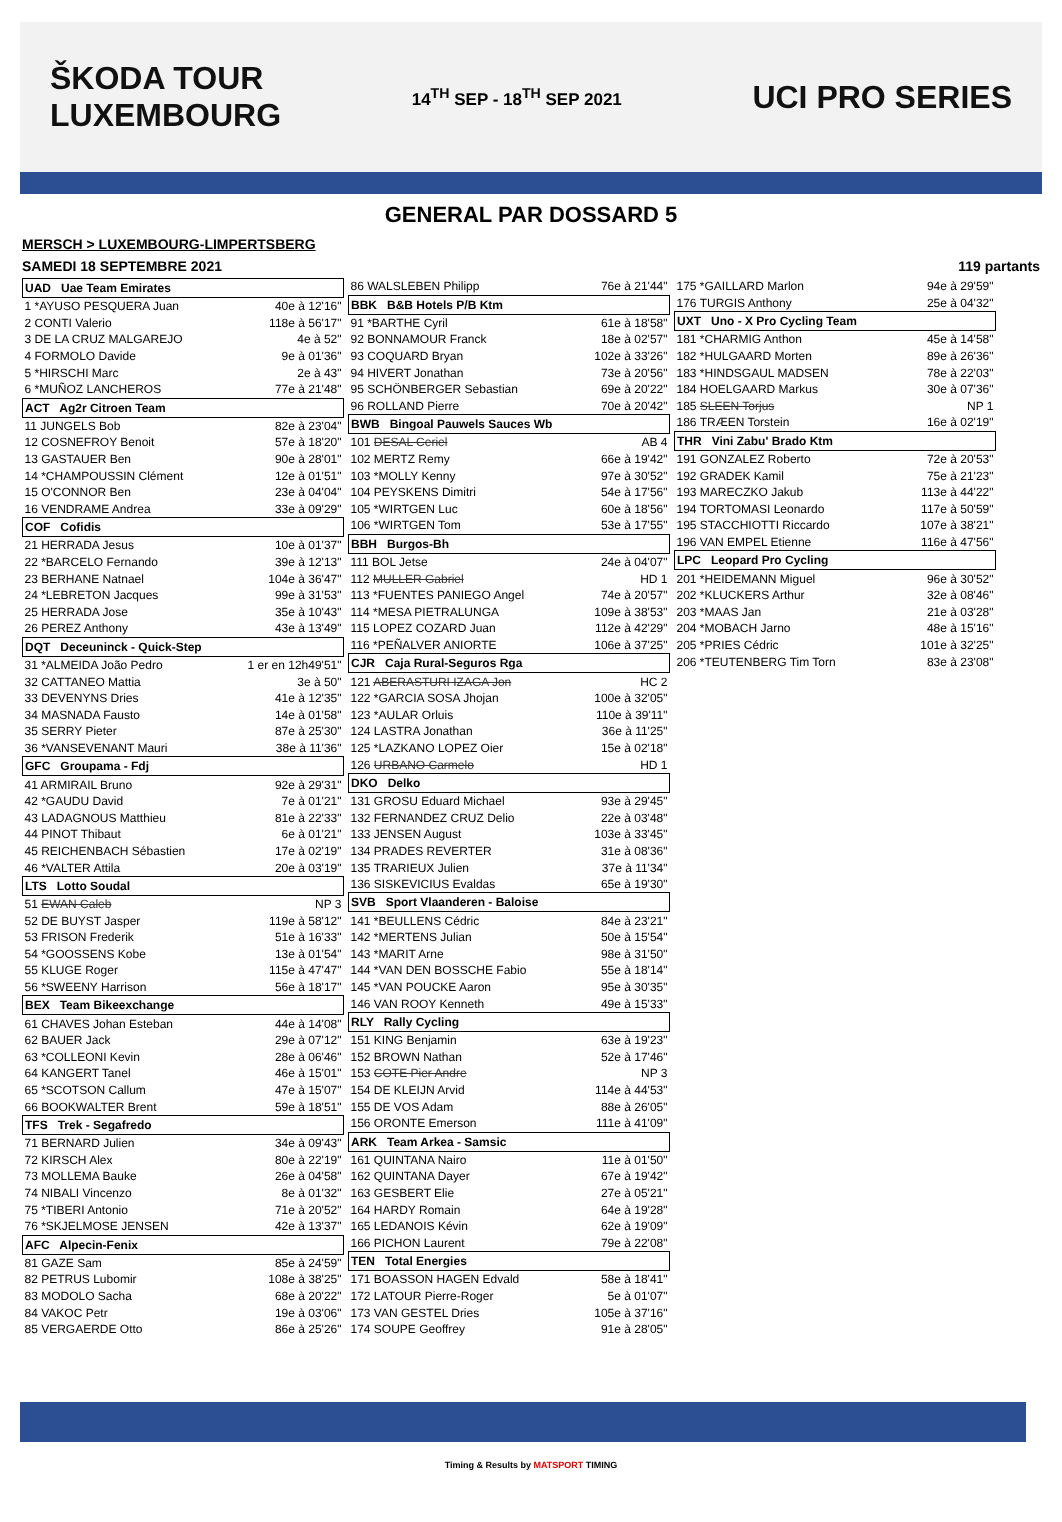ŠKODA TOUR
LUXEMBOURG
14<sup>TH</sup> SEP - 18<sup>TH</sup> SEP 2021
UCI PRO SERIES
GENERAL PAR DOSSARD 5
MERSCH > LUXEMBOURG-LIMPERTSBERG
SAMEDI 18 SEPTEMBRE 2021 119 partants
| UAD Uae Team Emirates | |
| 1 *AYUSO PESQUERA Juan | 40e à 12'16" |
| 2 CONTI Valerio | 118e à 56'17" |
| 3 DE LA CRUZ MALGAREJO | 4e à 52" |
| 4 FORMOLO Davide | 9e à 01'36" |
| 5 *HIRSCHI Marc | 2e à 43" |
| 6 *MUÑOZ LANCHEROS | 77e à 21'48" |
| ACT Ag2r Citroen Team | |
| 11 JUNGELS Bob | 82e à 23'04" |
| 12 COSNEFROY Benoit | 57e à 18'20" |
| 13 GASTAUER Ben | 90e à 28'01" |
| 14 *CHAMPOUSSIN Clément | 12e à 01'51" |
| 15 O'CONNOR Ben | 23e à 04'04" |
| 16 VENDRAME Andrea | 33e à 09'29" |
| COF Cofidis | |
| 21 HERRADA Jesus | 10e à 01'37" |
| 22 *BARCELO Fernando | 39e à 12'13" |
| 23 BERHANE Natnael | 104e à 36'47" |
| 24 *LEBRETON Jacques | 99e à 31'53" |
| 25 HERRADA Jose | 35e à 10'43" |
| 26 PEREZ Anthony | 43e à 13'49" |
| DQT Deceuninck - Quick-Step | |
| 31 *ALMEIDA João Pedro | 1 er en 12h49'51" |
| 32 CATTANEO Mattia | 3e à 50" |
| 33 DEVENYNS Dries | 41e à 12'35" |
| 34 MASNADA Fausto | 14e à 01'58" |
| 35 SERRY Pieter | 87e à 25'30" |
| 36 *VANSEVENANT Mauri | 38e à 11'36" |
| GFC Groupama - Fdj | |
| 41 ARMIRAIL Bruno | 92e à 29'31" |
| 42 *GAUDU David | 7e à 01'21" |
| 43 LADAGNOUS Matthieu | 81e à 22'33" |
| 44 PINOT Thibaut | 6e à 01'21" |
| 45 REICHENBACH Sébastien | 17e à 02'19" |
| 46 *VALTER Attila | 20e à 03'19" |
| LTS Lotto Soudal | |
| 51 EWAN Caleb | NP 3 |
| 52 DE BUYST Jasper | 119e à 58'12" |
| 53 FRISON Frederik | 51e à 16'33" |
| 54 *GOOSSENS Kobe | 13e à 01'54" |
| 55 KLUGE Roger | 115e à 47'47" |
| 56 *SWEENY Harrison | 56e à 18'17" |
| BEX Team Bikeexchange | |
| 61 CHAVES Johan Esteban | 44e à 14'08" |
| 62 BAUER Jack | 29e à 07'12" |
| 63 *COLLEONI Kevin | 28e à 06'46" |
| 64 KANGERT Tanel | 46e à 15'01" |
| 65 *SCOTSON Callum | 47e à 15'07" |
| 66 BOOKWALTER Brent | 59e à 18'51" |
| TFS Trek - Segafredo | |
| 71 BERNARD Julien | 34e à 09'43" |
| 72 KIRSCH Alex | 80e à 22'19" |
| 73 MOLLEMA Bauke | 26e à 04'58" |
| 74 NIBALI Vincenzo | 8e à 01'32" |
| 75 *TIBERI Antonio | 71e à 20'52" |
| 76 *SKJELMOSE JENSEN | 42e à 13'37" |
| AFC Alpecin-Fenix | |
| 81 GAZE Sam | 85e à 24'59" |
| 82 PETRUS Lubomir | 108e à 38'25" |
| 83 MODOLO Sacha | 68e à 20'22" |
| 84 VAKOC Petr | 19e à 03'06" |
| 85 VERGAERDE Otto | 86e à 25'26" |
| 86 WALSLEBEN Philipp | 76e à 21'44" |
| BBK B&B Hotels P/B Ktm | |
| 91 *BARTHE Cyril | 61e à 18'58" |
| 92 BONNAMOUR Franck | 18e à 02'57" |
| 93 COQUARD Bryan | 102e à 33'26" |
| 94 HIVERT Jonathan | 73e à 20'56" |
| 95 SCHÖNBERGER Sebastian | 69e à 20'22" |
| 96 ROLLAND Pierre | 70e à 20'42" |
| BWB Bingoal Pauwels Sauces Wb | |
| 101 DESAL Ceriel | AB 4 |
| 102 MERTZ Remy | 66e à 19'42" |
| 103 *MOLLY Kenny | 97e à 30'52" |
| 104 PEYSKENS Dimitri | 54e à 17'56" |
| 105 *WIRTGEN Luc | 60e à 18'56" |
| 106 *WIRTGEN Tom | 53e à 17'55" |
| BBH Burgos-Bh | |
| 111 BOL Jetse | 24e à 04'07" |
| 112 MULLER Gabriel | HD 1 |
| 113 *FUENTES PANIEGO Angel | 74e à 20'57" |
| 114 *MESA PIETRALUNGA | 109e à 38'53" |
| 115 LOPEZ COZARD Juan | 112e à 42'29" |
| 116 *PEÑALVER ANIORTE | 106e à 37'25" |
| CJR Caja Rural-Seguros Rga | |
| 121 ABERASTURI IZAGA Jon | HC 2 |
| 122 *GARCIA SOSA Jhojan | 100e à 32'05" |
| 123 *AULAR Orluis | 110e à 39'11" |
| 124 LASTRA Jonathan | 36e à 11'25" |
| 125 *LAZKANO LOPEZ Oier | 15e à 02'18" |
| 126 URBANO Carmelo | HD 1 |
| DKO Delko | |
| 131 GROSU Eduard Michael | 93e à 29'45" |
| 132 FERNANDEZ CRUZ Delio | 22e à 03'48" |
| 133 JENSEN August | 103e à 33'45" |
| 134 PRADES REVERTER | 31e à 08'36" |
| 135 TRARIEUX Julien | 37e à 11'34" |
| 136 SISKEVICIUS Evaldas | 65e à 19'30" |
| SVB Sport Vlaanderen - Baloise | |
| 141 *BEULLENS Cédric | 84e à 23'21" |
| 142 *MERTENS Julian | 50e à 15'54" |
| 143 *MARIT Arne | 98e à 31'50" |
| 144 *VAN DEN BOSSCHE Fabio | 55e à 18'14" |
| 145 *VAN POUCKE Aaron | 95e à 30'35" |
| 146 VAN ROOY Kenneth | 49e à 15'33" |
| RLY Rally Cycling | |
| 151 KING Benjamin | 63e à 19'23" |
| 152 BROWN Nathan | 52e à 17'46" |
| 153 COTE Pier Andre | NP 3 |
| 154 DE KLEIJN Arvid | 114e à 44'53" |
| 155 DE VOS Adam | 88e à 26'05" |
| 156 ORONTE Emerson | 111e à 41'09" |
| ARK Team Arkea - Samsic | |
| 161 QUINTANA Nairo | 11e à 01'50" |
| 162 QUINTANA Dayer | 67e à 19'42" |
| 163 GESBERT Elie | 27e à 05'21" |
| 164 HARDY Romain | 64e à 19'28" |
| 165 LEDANOIS Kévin | 62e à 19'09" |
| 166 PICHON Laurent | 79e à 22'08" |
| TEN Total Energies | |
| 171 BOASSON HAGEN Edvald | 58e à 18'41" |
| 172 LATOUR Pierre-Roger | 5e à 01'07" |
| 173 VAN GESTEL Dries | 105e à 37'16" |
| 174 SOUPE Geoffrey | 91e à 28'05" |
| 175 *GAILLARD Marlon | 94e à 29'59" |
| 176 TURGIS Anthony | 25e à 04'32" |
| UXT Uno - X Pro Cycling Team | |
| 181 *CHARMIG Anthon | 45e à 14'58" |
| 182 *HULGAARD Morten | 89e à 26'36" |
| 183 *HINDSGAUL MADSEN | 78e à 22'03" |
| 184 HOELGAARD Markus | 30e à 07'36" |
| 185 SLEEN Torjus | NP 1 |
| 186 TRÆEN Torstein | 16e à 02'19" |
| THR Vini Zabu' Brado Ktm | |
| 191 GONZALEZ Roberto | 72e à 20'53" |
| 192 GRADEK Kamil | 75e à 21'23" |
| 193 MARECZKO Jakub | 113e à 44'22" |
| 194 TORTOMASI Leonardo | 117e à 50'59" |
| 195 STACCHIOTTI Riccardo | 107e à 38'21" |
| 196 VAN EMPEL Etienne | 116e à 47'56" |
| LPC Leopard Pro Cycling | |
| 201 *HEIDEMANN Miguel | 96e à 30'52" |
| 202 *KLUCKERS Arthur | 32e à 08'46" |
| 203 *MAAS Jan | 21e à 03'28" |
| 204 *MOBACH Jarno | 48e à 15'16" |
| 205 *PRIES Cédric | 101e à 32'25" |
| 206 *TEUTENBERG Tim Torn | 83e à 23'08" |
Timing & Results by MATSPORT TIMING